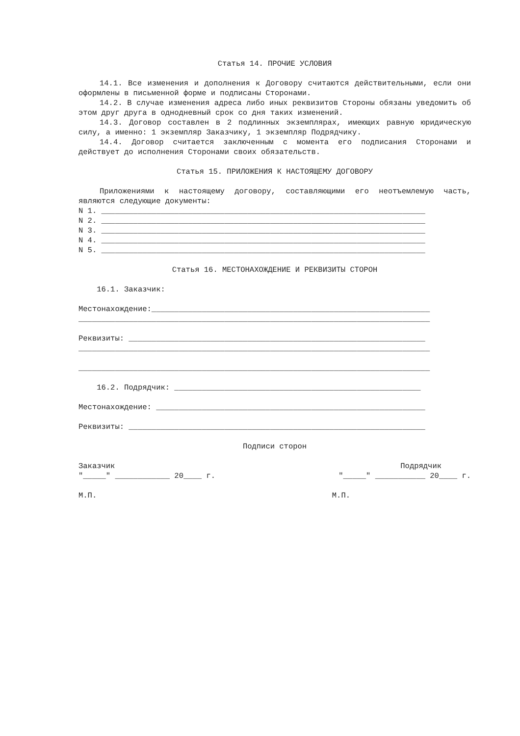Статья 14. ПРОЧИЕ УСЛОВИЯ
14.1. Все изменения и дополнения к Договору считаются действительными, если они оформлены в письменной форме и подписаны Сторонами.
14.2. В случае изменения адреса либо иных реквизитов Стороны обязаны уведомить об этом друг друга в однодневный срок со дня таких изменений.
14.3. Договор составлен в 2 подлинных экземплярах, имеющих равную юридическую силу, а именно: 1 экземпляр Заказчику, 1 экземпляр Подрядчику.
14.4. Договор считается заключенным с момента его подписания Сторонами и действует до исполнения Сторонами своих обязательств.
Статья 15. ПРИЛОЖЕНИЯ К НАСТОЯЩЕМУ ДОГОВОРУ
Приложениями к настоящему договору, составляющими его неотъемлемую часть, являются следующие документы:
N 1. _______________________________________________________________________
N 2. _______________________________________________________________________
N 3. _______________________________________________________________________
N 4. _______________________________________________________________________
N 5. _______________________________________________________________________
Статья 16. МЕСТОНАХОЖДЕНИЕ И РЕКВИЗИТЫ СТОРОН
16.1. Заказчик:
Местонахождение:_____________________________________________________________
_____________________________________________________________________________
Реквизиты: _________________________________________________________________
_____________________________________________________________________________
_____________________________________________________________________________
16.2. Подрядчик: ______________________________________________________
Местонахождение: ___________________________________________________________
Реквизиты: _________________________________________________________________
Подписи сторон
Заказчик Подрядчик
"_____" ____________ 20____ г. "_____" ___________ 20____ г.
М.П. М.П.